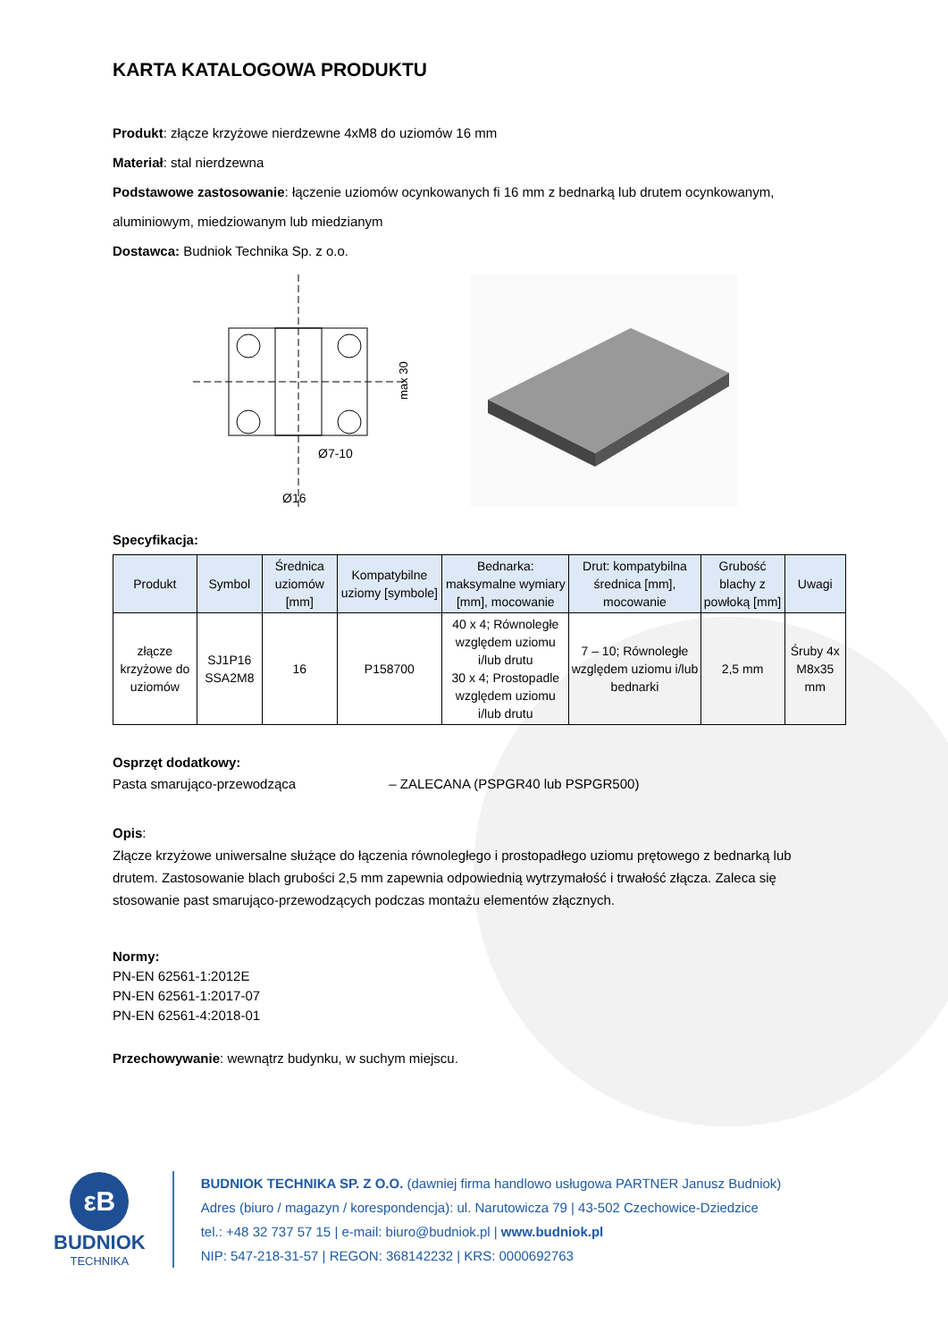KARTA KATALOGOWA PRODUKTU
Produkt: złącze krzyżowe nierdzewne 4xM8 do uziomów 16 mm
Materiał: stal nierdzewna
Podstawowe zastosowanie: łączenie uziomów ocynkowanych fi 16 mm z bednarką lub drutem ocynkowanym,
aluminiowym, miedziowanym lub miedzianym
Dostawca: Budniok Technika Sp. z o.o.
Ø7-10
Ø16
max 30
Specyfikacja:
| Produkt | Symbol | Średnica uziomów [mm] | Kompatybilne uziomy [symbole] | Bednarka: maksymalne wymiary [mm], mocowanie | Drut: kompatybilna średnica [mm], mocowanie | Grubość blachy z powłoką [mm] | Uwagi |
| --- | --- | --- | --- | --- | --- | --- | --- |
| złącze krzyżowe do uziomów | SJ1P16 SSA2M8 | 16 | P158700 | 40 x 4; Równoległe względem uziomu i/lub drutu 30 x 4; Prostopadle względem uziomu i/lub drutu | 7 – 10; Równoległe względem uziomu i/lub bednarki | 2,5 mm | Śruby 4x M8x35 mm |
Osprzęt dodatkowy:
Pasta smarująco-przewodząca – ZALECANA (PSPGR40 lub PSPGR500)
Opis:
Złącze krzyżowe uniwersalne służące do łączenia równoległego i prostopadłego uziomu prętowego z bednarką lub drutem. Zastosowanie blach grubości 2,5 mm zapewnia odpowiednią wytrzymałość i trwałość złącza. Zaleca się stosowanie past smarująco-przewodzących podczas montażu elementów złącznych.
Normy:
PN-EN 62561-1:2012E
PN-EN 62561-1:2017-07
PN-EN 62561-4:2018-01
Przechowywanie: wewnątrz budynku, w suchym miejscu.
εB
BUDNIOK
TECHNIKA
BUDNIOK TECHNIKA SP. Z O.O. (dawniej firma handlowo usługowa PARTNER Janusz Budniok)
Adres (biuro / magazyn / korespondencja): ul. Narutowicza 79 | 43-502 Czechowice-Dziedzice
tel.: +48 32 737 57 15 | e-mail: biuro@budniok.pl | www.budniok.pl
NIP: 547-218-31-57 | REGON: 368142232 | KRS: 0000692763